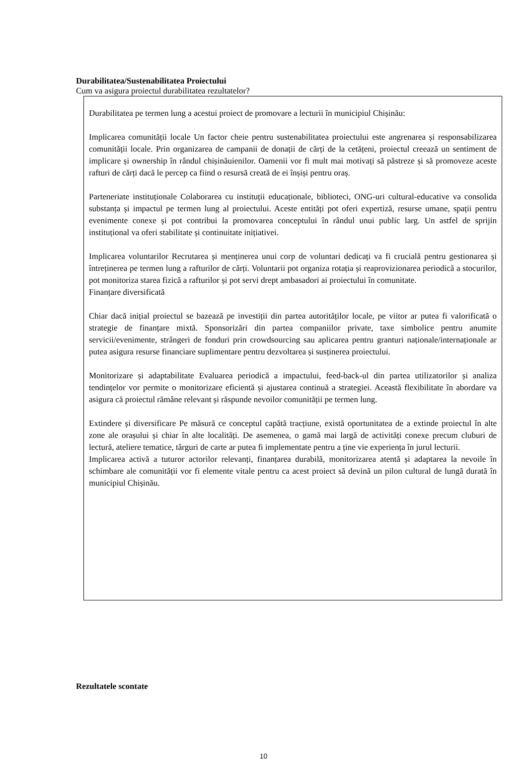Durabilitatea/Sustenabilitatea Proiectului
Cum va asigura proiectul durabilitatea rezultatelor?
Durabilitatea pe termen lung a acestui proiect de promovare a lecturii în municipiul Chișinău:
Implicarea comunității locale Un factor cheie pentru sustenabilitatea proiectului este angrenarea și responsabilizarea comunității locale. Prin organizarea de campanii de donații de cărți de la cetățeni, proiectul creează un sentiment de implicare și ownership în rândul chișinăuienilor. Oamenii vor fi mult mai motivați să păstreze și să promoveze aceste rafturi de cărți dacă le percep ca fiind o resursă creată de ei înșiși pentru oraș.
Parteneriate instituționale Colaborarea cu instituții educaționale, biblioteci, ONG-uri cultural-educative va consolida substanța și impactul pe termen lung al proiectului. Aceste entități pot oferi expertiză, resurse umane, spații pentru evenimente conexe și pot contribui la promovarea conceptului în rândul unui public larg. Un astfel de sprijin instituțional va oferi stabilitate și continuitate inițiativei.
Implicarea voluntarilor Recrutarea și menținerea unui corp de voluntari dedicați va fi crucială pentru gestionarea și întreținerea pe termen lung a rafturilor de cărți. Voluntarii pot organiza rotația și reaprovizionarea periodică a stocurilor, pot monitoriza starea fizică a rafturilor și pot servi drept ambasadori ai proiectului în comunitate.
Finanțare diversificată
Chiar dacă inițial proiectul se bazează pe investiții din partea autorităților locale, pe viitor ar putea fi valorificată o strategie de finanțare mixtă. Sponsorizări din partea companiilor private, taxe simbolice pentru anumite servicii/evenimente, strângeri de fonduri prin crowdsourcing sau aplicarea pentru granturi naționale/internaționale ar putea asigura resurse financiare suplimentare pentru dezvoltarea și susținerea proiectului.
Monitorizare și adaptabilitate Evaluarea periodică a impactului, feed-back-ul din partea utilizatorilor și analiza tendințelor vor permite o monitorizare eficientă și ajustarea continuă a strategiei. Această flexibilitate în abordare va asigura că proiectul rămâne relevant și răspunde nevoilor comunității pe termen lung.
Extindere și diversificare Pe măsură ce conceptul capătă tracțiune, există oportunitatea de a extinde proiectul în alte zone ale orașului și chiar în alte localități. De asemenea, o gamă mai largă de activități conexe precum cluburi de lectură, ateliere tematice, târguri de carte ar putea fi implementate pentru a ține vie experiența în jurul lecturii.
Implicarea activă a tuturor actorilor relevanți, finanțarea durabilă, monitorizarea atentă și adaptarea la nevoile în schimbare ale comunității vor fi elemente vitale pentru ca acest proiect să devină un pilon cultural de lungă durată în municipiul Chișinău.
Rezultatele scontate
10